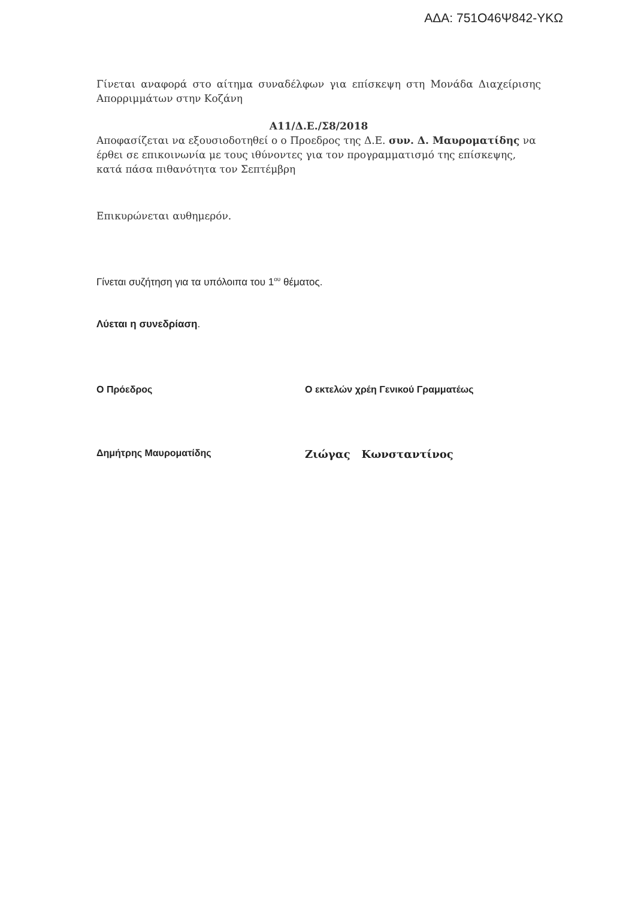ΑΔΑ: 751Ο46Ψ842-ΥΚΩ
Γίνεται αναφορά στο αίτημα συναδέλφων για επίσκεψη στη Μονάδα Διαχείρισης Απορριμμάτων στην Κοζάνη
Α11/Δ.Ε./Σ8/2018
Αποφασίζεται να εξουσιοδοτηθεί ο ο Προεδρος της Δ.Ε. συν. Δ. Μαυροματίδης να έρθει σε επικοινωνία με τους ιθύνοντες για τον προγραμματισμό της επίσκεψης, κατά πάσα πιθανότητα τον Σεπτέμβρη
Επικυρώνεται αυθημερόν.
Γίνεται συζήτηση για τα υπόλοιπα του 1<sup>ου</sup> θέματος.
Λύεται η συνεδρίαση.
Ο Πρόεδρος Ο εκτελών χρέη Γενικού Γραμματέως
Δημήτρης Μαυροματίδης Ζιώγας Κωνσταντίνος